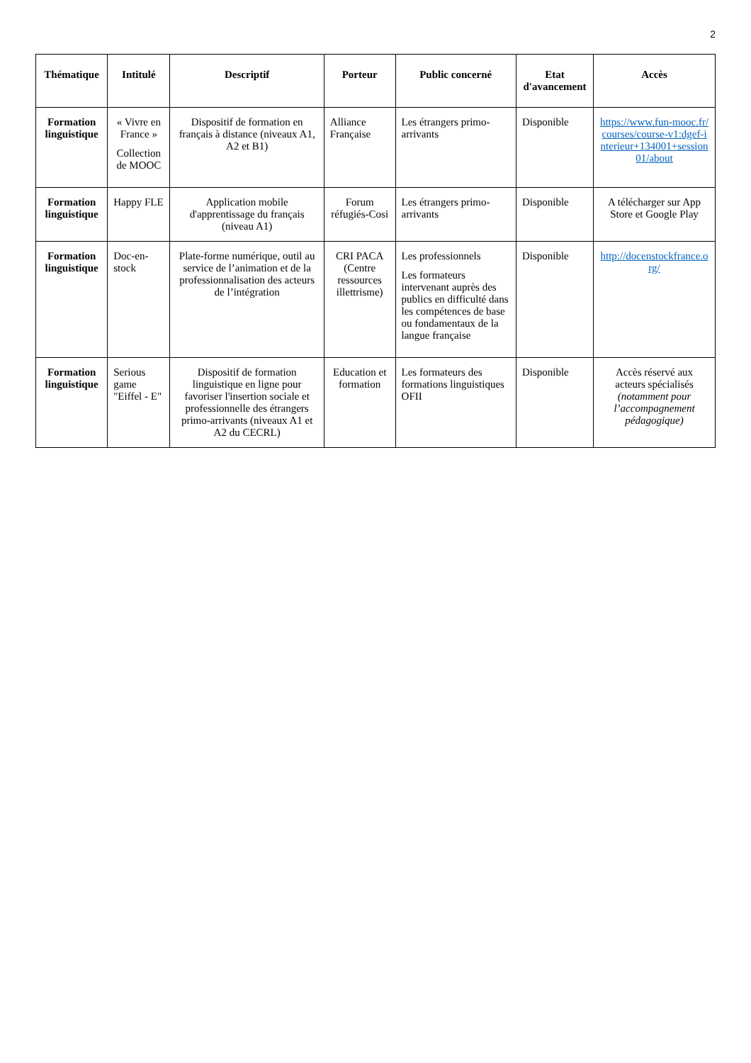2
| Thématique | Intitulé | Descriptif | Porteur | Public concerné | Etat d'avancement | Accès |
| --- | --- | --- | --- | --- | --- | --- |
| Formation linguistique | « Vivre en France » Collection de MOOC | Dispositif de formation en français à distance (niveaux A1, A2 et B1) | Alliance Française | Les étrangers primo-arrivants | Disponible | https://www.fun-mooc.fr/courses/course-v1:dgef-interieur+134001+session01/about |
| Formation linguistique | Happy FLE | Application mobile d'apprentissage du français (niveau A1) | Forum réfugiés-Cosi | Les étrangers primo-arrivants | Disponible | A télécharger sur App Store et Google Play |
| Formation linguistique | Doc-en-stock | Plate-forme numérique, outil au service de l’animation et de la professionnalisation des acteurs de l’intégration | CRI PACA (Centre ressources illettrisme) | Les professionnels Les formateurs intervenant auprès des publics en difficulté dans les compétences de base ou fondamentaux de la langue française | Disponible | http://docenstockfrance.org/ |
| Formation linguistique | Serious game "Eiffel - E" | Dispositif de formation linguistique en ligne pour favoriser l'insertion sociale et professionnelle des étrangers primo-arrivants (niveaux A1 et A2 du CECRL) | Education et formation | Les formateurs des formations linguistiques OFII | Disponible | Accès réservé aux acteurs spécialisés (notamment pour l’accompagnement pédagogique) |